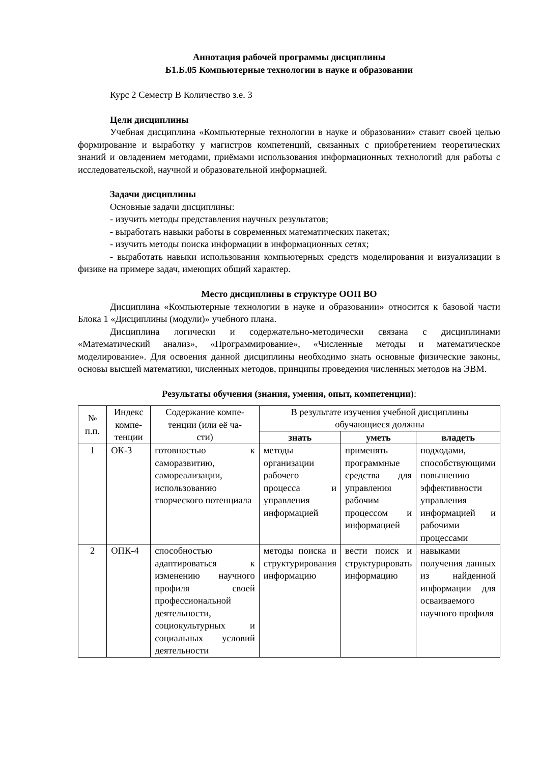Аннотация рабочей программы дисциплины
Б1.Б.05 Компьютерные технологии в науке и образовании
Курс 2 Семестр В Количество з.е. 3
Цели дисциплины
Учебная дисциплина «Компьютерные технологии в науке и образовании» ставит своей целью формирование и выработку у магистров компетенций, связанных с приобретением теоретических знаний и овладением методами, приёмами использования информационных технологий для работы с исследовательской, научной и образовательной информацией.
Задачи дисциплины
Основные задачи дисциплины:
- изучить методы представления научных результатов;
- выработать навыки работы в современных математических пакетах;
- изучить методы поиска информации в информационных сетях;
- выработать навыки использования компьютерных средств моделирования и визуализации в физике на примере задач, имеющих общий характер.
Место дисциплины в структуре ООП ВО
Дисциплина «Компьютерные технологии в науке и образовании» относится к базовой части Блока 1 «Дисциплины (модули)» учебного плана.
Дисциплина логически и содержательно-методически связана с дисциплинами «Математический анализ», «Программирование», «Численные методы и математическое моделирование». Для освоения данной дисциплины необходимо знать основные физические законы, основы высшей математики, численных методов, принципы проведения численных методов на ЭВМ.
Результаты обучения (знания, умения, опыт, компетенции):
| № п.п. | Индекс компе- тенции | Содержание компе- тенции (или её ча- сти) | В результате изучения учебной дисциплины обучающиеся должны | | |
| --- | --- | --- | --- | --- | --- |
| | | | знать | уметь | владеть |
| 1 | ОК-3 | готовностью к саморазвитию, самореализации, использованию творческого потенциала | методы организации рабочего процесса и управления информацией | применять программные средства для управления рабочим процессом и информацией | подходами, способствующими повышению эффективности управления информацией и рабочими процессами |
| 2 | ОПК-4 | способностью адаптироваться к изменению научного профиля своей профессиональной деятельности, социокультурных и социальных условий деятельности | методы поиска и структурирования информацию | вести поиск и структурировать информацию | навыками получения данных из найденной информации для осваиваемого научного профиля |